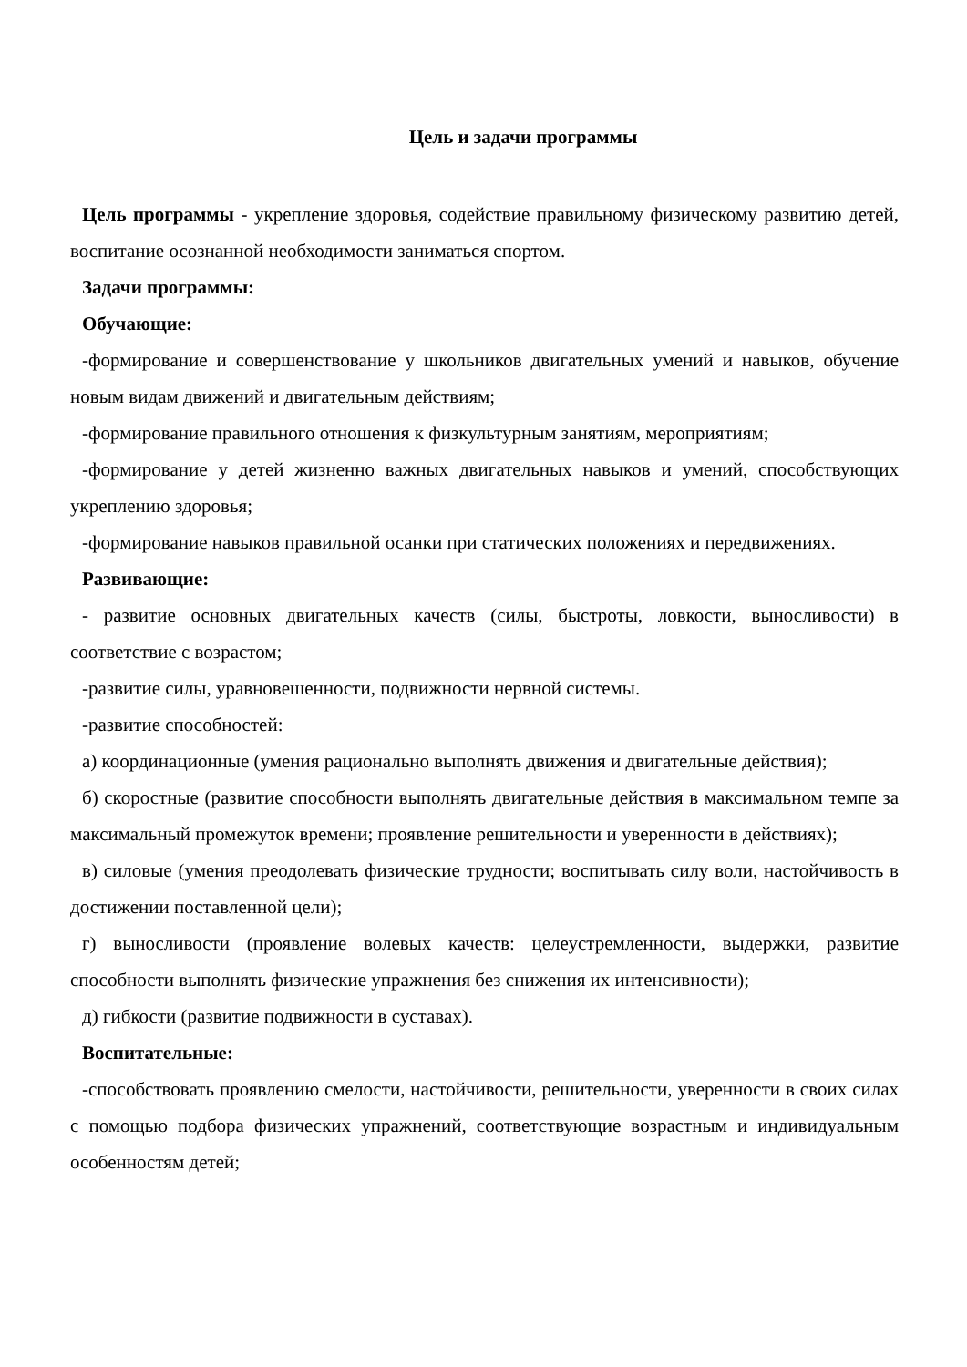Цель и задачи программы
Цель программы - укрепление здоровья, содействие правильному физическому развитию детей, воспитание осознанной необходимости заниматься спортом.
Задачи программы:
Обучающие:
-формирование и совершенствование у школьников двигательных умений и навыков, обучение новым видам движений и двигательным действиям;
-формирование правильного отношения к физкультурным занятиям, мероприятиям;
-формирование у детей жизненно важных двигательных навыков и умений, способствующих укреплению здоровья;
-формирование навыков правильной осанки при статических положениях и передвижениях.
Развивающие:
- развитие основных двигательных качеств (силы, быстроты, ловкости, выносливости) в соответствие с возрастом;
-развитие силы, уравновешенности, подвижности нервной системы.
-развитие способностей:
а) координационные (умения рационально выполнять движения и двигательные действия);
б) скоростные (развитие способности выполнять двигательные действия в максимальном темпе за максимальный промежуток времени; проявление решительности и уверенности в действиях);
в) силовые (умения преодолевать физические трудности; воспитывать силу воли, настойчивость в достижении поставленной цели);
г) выносливости (проявление волевых качеств: целеустремленности, выдержки, развитие способности выполнять физические упражнения без снижения их интенсивности);
д) гибкости (развитие подвижности в суставах).
Воспитательные:
-способствовать проявлению смелости, настойчивости, решительности, уверенности в своих силах с помощью подбора физических упражнений, соответствующие возрастным и индивидуальным особенностям детей;